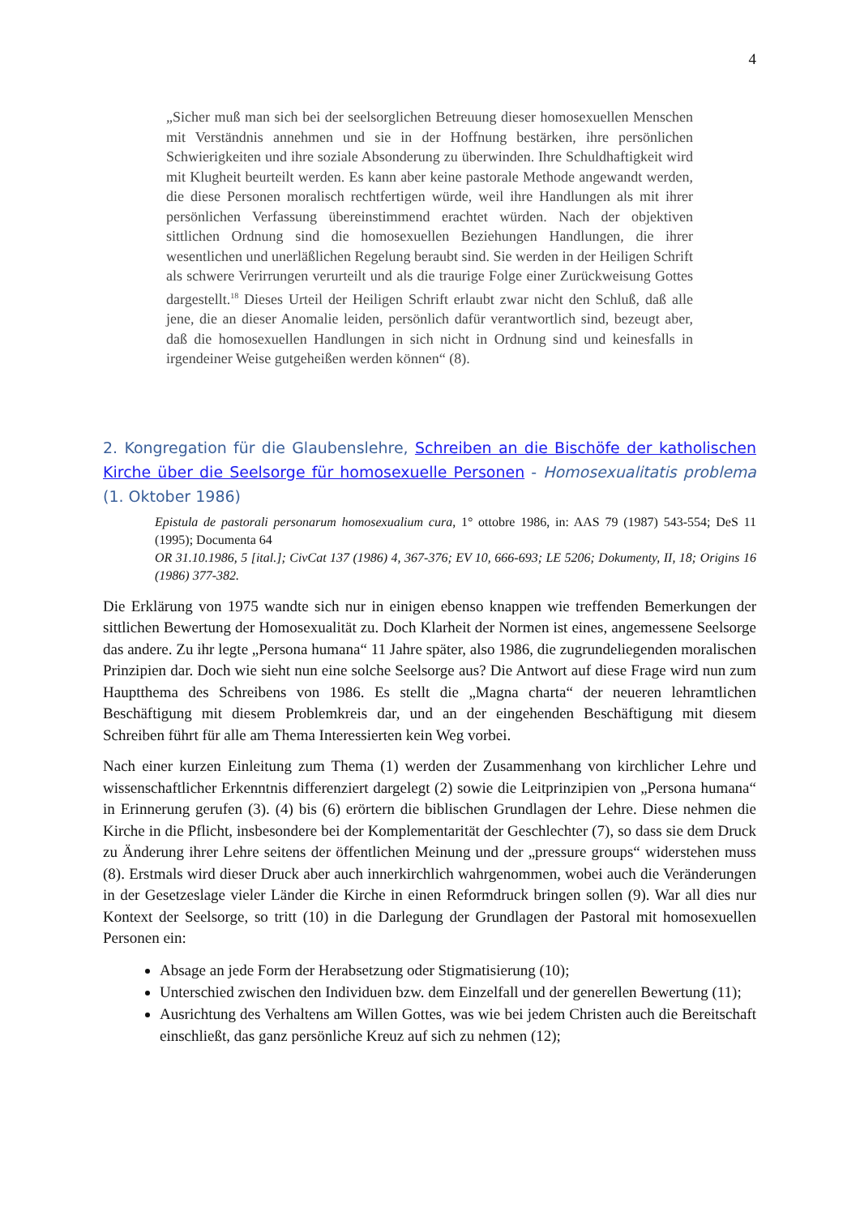4
„Sicher muß man sich bei der seelsorglichen Betreuung dieser homosexuellen Menschen mit Verständnis annehmen und sie in der Hoffnung bestärken, ihre persönlichen Schwierigkeiten und ihre soziale Absonderung zu überwinden. Ihre Schuldhaftigkeit wird mit Klugheit beurteilt werden. Es kann aber keine pastorale Methode angewandt werden, die diese Personen moralisch rechtfertigen würde, weil ihre Handlungen als mit ihrer persönlichen Verfassung übereinstimmend erachtet würden. Nach der objektiven sittlichen Ordnung sind die homosexuellen Beziehungen Handlungen, die ihrer wesentlichen und unerläßlichen Regelung beraubt sind. Sie werden in der Heiligen Schrift als schwere Verirrungen verurteilt und als die traurige Folge einer Zurückweisung Gottes dargestellt.<sup>18</sup> Dieses Urteil der Heiligen Schrift erlaubt zwar nicht den Schluß, daß alle jene, die an dieser Anomalie leiden, persönlich dafür verantwortlich sind, bezeugt aber, daß die homosexuellen Handlungen in sich nicht in Ordnung sind und keinesfalls in irgendeiner Weise gutgeheißen werden können“ (8).
2. Kongregation für die Glaubenslehre, Schreiben an die Bischöfe der katholischen Kirche über die Seelsorge für homosexuelle Personen - Homosexualitatis problema (1. Oktober 1986)
Epistula de pastorali personarum homosexualium cura, 1° ottobre 1986, in: AAS 79 (1987) 543-554; DeS 11 (1995); Documenta 64
OR 31.10.1986, 5 [ital.]; CivCat 137 (1986) 4, 367-376; EV 10, 666-693; LE 5206; Dokumenty, II, 18; Origins 16 (1986) 377-382.
Die Erklärung von 1975 wandte sich nur in einigen ebenso knappen wie treffenden Bemerkungen der sittlichen Bewertung der Homosexualität zu. Doch Klarheit der Normen ist eines, angemessene Seelsorge das andere. Zu ihr legte „Persona humana“ 11 Jahre später, also 1986, die zugrundeliegenden moralischen Prinzipien dar. Doch wie sieht nun eine solche Seelsorge aus? Die Antwort auf diese Frage wird nun zum Hauptthema des Schreibens von 1986. Es stellt die „Magna charta“ der neueren lehramtlichen Beschäftigung mit diesem Problemkreis dar, und an der eingehenden Beschäftigung mit diesem Schreiben führt für alle am Thema Interessierten kein Weg vorbei.
Nach einer kurzen Einleitung zum Thema (1) werden der Zusammenhang von kirchlicher Lehre und wissenschaftlicher Erkenntnis differenziert dargelegt (2) sowie die Leitprinzipien von „Persona humana“ in Erinnerung gerufen (3). (4) bis (6) erörtern die biblischen Grundlagen der Lehre. Diese nehmen die Kirche in die Pflicht, insbesondere bei der Komplementarität der Geschlechter (7), so dass sie dem Druck zu Änderung ihrer Lehre seitens der öffentlichen Meinung und der „pressure groups“ widerstehen muss (8). Erstmals wird dieser Druck aber auch innerkirchlich wahrgenommen, wobei auch die Veränderungen in der Gesetzeslage vieler Länder die Kirche in einen Reformdruck bringen sollen (9). War all dies nur Kontext der Seelsorge, so tritt (10) in die Darlegung der Grundlagen der Pastoral mit homosexuellen Personen ein:
Absage an jede Form der Herabsetzung oder Stigmatisierung (10);
Unterschied zwischen den Individuen bzw. dem Einzelfall und der generellen Bewertung (11);
Ausrichtung des Verhaltens am Willen Gottes, was wie bei jedem Christen auch die Bereitschaft einschließt, das ganz persönliche Kreuz auf sich zu nehmen (12);